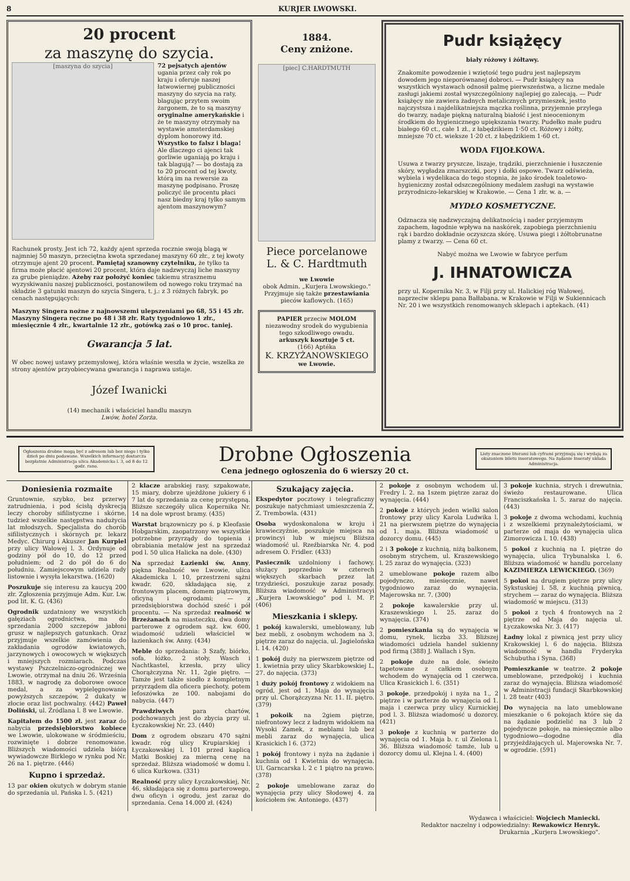8 KURJER LWOWSKI.
20 procent
za maszynę do szycia.
[maszyna do szycia]
72 pejsatych ajentów ugania przez cały rok po kraju i oferuje naszej łatwowiernej publiczności maszyny do szycia na raty, blagując przytem swoim żargonem, że to są maszyny oryginalne amerykańskie i że te maszyny otrzymały na wystawie amsterdamskiej dyplom honorowy itd. Wszystko to falsz i blaga! Ale dlaczego ci ajenci tak gorliwie uganiają po kraju i tak blagują? — bo dostają za to 20 procent od tej kwoty, którą im na rewersie za maszynę podpisano. Proszę policzyć ile procentu płaci nasz biedny kraj tylko samym ajentom maszynowym?
Rachunek prosty. Jest ich 72, każdy ajent sprzeda rocznie swoją blagą w najmniej 50 maszyn, przeciętna kwota sprzedanej maszyny 60 złr., z tej kwoty otrzymuje ajent 20 procent. Pamiętaj szanowny czytelniku, że tylko ta firma może płacić ajentowi 20 procent, która daje nadzwyczaj liche maszyny za grube pieniądze. Ażeby raz położyć koniec takiemu strasznemu wyzyskiwaniu naszej publiczności, postanowiłem od nowego roku trzymać na składzie 3 gatunki maszyn do szycia Singera, t. j.: z 3 różnych fabryk, po cenach następujących:
Maszyny Singera nożne z najnowszemi ulepszeniami po 68, 55 i 45 złr. Maszyny Singera ręczne po 48 i 38 złr. Raty tygodniowo 1 złr., miesięcznie 4 złr., kwartalnie 12 złr., gotówką zaś o 10 proc. taniej.
Gwarancja 5 lat.
W obec nowej ustawy przemysłowej, która właśnie weszła w życie, wszelka ze strony ajentów przyobiecywana gwarancja i naprawa ustaje.
Józef Iwanicki
(14) mechanik i właściciel handlu maszyn
Lwów, hotel Zorża.
1884.
Ceny zniżone.
[piec] C.HARDTMUTH
Piece porcelanowe
L. & C. Hardtmuth
we Lwowie
obok Admin. „Kurjera Lwowskiego."
Przyjmuje się także przestawiania pieców kaflowych. (165)
PAPIER przeciw MOLOM
niezawodny srodek do wygubienia tego szkodliwego owadu.
arkuszyk kosztuje 5 ct.
(166) Aptéka
K. KRZYŻANOWSKIEGO
we Lwowie.
Pudr książęcy
biały różowy i żółtawy.
Znakomite powodzenie i wziętość tego pudru jest najlepszym dowodem jego nieporównanej dobroci. — Pudr książęcy na wszystkich wystawach odnosił palmę pierwszeństwa, a liczne medale zasługi jakiemi został wyszczególniony najlepiej go zalecają. — Pudr książęcy nie zawiera żadnych metalicznych przymieszek, jestto najczystsza i najdelikatniejsza mączka roślinna, przyjemnie przylega do twarzy, nadaje piękną naturalną białość i jest nieocenionym środkiem do hygienicznego upiększania twarzy. Pudełko małe pudru białego 60 ct., całe 1 zł., z łabędzikiem 1·50 ct. Różowy i żółty, mniejsze 70 ct. wieksze 1·20 ct. z łabędzikiem 1·60 ct.
WODA FIJOŁKOWA.
Usuwa z twarzy pryszcze, liszaje, trądziki, pierzchnienie i łuszczenie skóry, wygładza zmarszczki, pory i dołki ospowe. Twarz odświeża, wybiela i wydelikaca do tego stopnia, że jako środek toaletowo-hygieniczny został odszczególniony medalem zasługi na wystawie przyrodniczo-lekarskiej w Krakowie. — Cena 1 złr. w. a. —
MYDŁO KOSMETYCZNE.
Odznacza się nadzwyczajną delikatnością i nader przyjemnym zapachem, łagodnie wpływa na naskórek, zapobiega pierzchnieniu rąk i bardzo dokładnie oczyszcza skórę. Usuwa piegi i żółtobrunatne plamy z twarzy. — Cena 60 ct.
Nabyć można we Lwowie w fabryce perfum
J. IHNATOWICZA
przy ul. Kopernika Nr. 3, w Filji przy ul. Halickiej róg Wałowej, naprzeciw sklepu pana Bałłabana. w Krakowie w Filji w Sukiennicach Nr. 20 i we wszystkich renomowanych sklepach i aptekach. (41)
Ogłoszenia drobne mogą być z adresem lub bez niego i tylko dzień po dniu podawane. Wszelkich informacyj dostarcza bezpłatnie Administracja ulica Akademicka l. 3, od 8 do 12 godz. rano.
Drobne Ogłoszenia
Cena jednego ogłoszenia do 6 wierszy 20 ct.
Listy znaczone literami lub cyframi przyjmują się i wydają za okazaniem biletu inseratowego. Na żądanie Inseraty układa Administracja.
Doniesienia rozmaite
Gruntownie, szybko, bez przerwy zatrudnienia, i pod ścisłą dyskrecją leczy choroby sifilistyczne i skórne, tudzież wszelkie następstwa nadużycia lat młodszych. Specjalista do chorób sifilistycznych i skórnych pr. lekarz Medyc. Chirurg i Akuszer Jan Kurpiel przy ulicy Wałowej l. 3. Ordynuje od godziny pół do 10, do 12 przed południem; od 2 do pół do 6 do południu. Zamiejscowym udziela rady listownie i wysyła lekarstwa. (1620)
Poszukuje się interesu za kaucyą 200 złr. Zgłoszenia przyjmuje Adm. Kur. Lw. pod lit. K. G. (436)
Ogrodnik uzdatniony we wszystkich gałęziach ogrodnictwa, ma do sprzedania 2000 szczepów jabłoni grusz w najlepszych gatunkach. Oraz przyjmuje wszelkie zamówienia do zakładania ogrodów kwiatowych, jarzynowych i owocowych w większych i mniejszych rozmiarach. Podczas wystawy Pszczelniczo-ogrodniczej we Lwowie, otrzymał na dniu 26. Września 1883, w nagrodę za doborowe owoce medal, a za wypielęgnowanie powyższych szczepów, 2 dukaty w złocie oraz list pochwalny. (442) Paweł Doliński, ul. Źródlana l. 8 we Lwowie.
Kapitałem do 1500 zł. jest zaraz do nabycia przedsiębiorstwo kobiece we Lwowie, ulokowane w śródmieściu, rozwinięte i dobrze renomowane. Bliższych wiadomości udziela biórą wywiadowcze Birklego w rynku pod Nr. 26 na 1. piętrze. (446)
Kupno i sprzedaż.
13 par okien okutych w dobrym stanie do sprzedania ul. Pańska l. 5. (421)
2 klacze arabskiej rasy, szpakowate, 15 miary, dobrze ujeżdżone jukiery 6 i 7 lat do sprzedania za cenę przystępną. Bliższe szczegóły ulica Kopernika Nr. 14 na dole wprost bramy. (435)
Warstat brązowniczy po ś. p Kleofasie Hobgarskim, zaopatrzony we wszystkie potrzebne przyrządy do topienia i obrabiania metalów jest na sprzedaż pod l. 50 ulica Halicka na dole. (430)
Na sprzedaż Łazienki św. Anny, piękna Realność we Lwowie, ulica Akademicka l. 10, przestrzeni sążni kwadr. 620, składająca się, z frontowym placem, domem piątrowym, oficyną i ogrodami; — z przedsiębiorstwa dochód sześć i pół procentu. — Na sprzedaż realność w Brzeżanach na miasteczku, dwa domy parterowe z ogrodem sąż. kw. 600, wiadomość udzieli właściciel w łazienkach św. Anny. (434)
Meble do sprzedania: 3 Szafy, biórko, sofa, łóżko, 2 stoły, Wasch i Nachtkastel, krzesła, przy ulicy Chorążczyzna Nr. 11, 2gie piętro. — Tamże jest także siodło z kompletnym przyrządem dla oficera piechoty, potem lefoszówka ze 100. nabojami do nabycia. (447)
Prawdziwych para chartów, podchowanych jest do zbycia przy ul. Łyczakowskiej Nr. 23. (440)
Dom z ogrodem obszaru 470 sążni kwadr. róg ulicy Krupiarskiej i Łyczakowskiej l. 101 przed kaplicą Matki Boskiej za mierną cenę na sprzedaż. Bliższa wiadomość w domu l. 6 ulica Kurkowa. (331)
Realność przy ulicy Łyczakowskiej, Nr. 46, składająca się z domu parterowego, dwu oficyn i ogrodu, jest zaraz do sprzedania. Cena 14.000 zł. (424)
Szukający zajęcia.
Ekspedytor pocztowy i telegraficzny poszukuje natychmiast umieszczenia Z. Z. Trembowla. (431)
Osoba wydoskonalona w kroju i krawieczyźnie, poszukuje miejsca na prowincyi lub w miejscu Bliższa wiadomość ul. Rzeźbiarska Nr. 4. pod adresem O. Fridler. (433)
Pasiecznik uzdolniony i fachowy, służący poprzednio w czterech większych skarbach przez lat trzydzieści, poszukuje zaraz posady. Bliższa wiadomość w Administracyi „Kurjera Lwowskiego" pod l. M. P. (406)
Mieszkania i sklepy.
1 pokój kawalerski, umeblowany, lub bez mebli, z osobnym wchodem na 3. piętrze zaraz do najęcia, ul. Jagielońska l. 14. (420)
1 pokój duży na pierwszem piętrze od 1. kwietnia przy ulicy Skarbkowskiej L. 27. do najęcia. (373)
1 duży pokój frontowy z widokiem na ogród, jest od 1. Maja do wynajęcia przy ul. Chorążczyzna Nr. 11. II. piętro. (379)
1 pokoik na 2giem piętrze, niefrontowy lecz z ładnym widokiem na Wysoki Zamek, z meblami lub bez mebli zaraz do wynajęcia, ulica Krasickich l 6. (372)
1 pokój frontowy i nyża na żądanie i kuchnia od 1 Kwietnia do wynajęcia. Ul. Garncarska l. 2 c 1 piątro na prawo. (378)
2 pokoje umeblowane zaraz do wynajęcia przy ulicy Słodowej 4. za kościołem św. Antoniego. (437)
2 pokoje z osobnym wchodem ul. Fredry l. 2. na 1szem piętrze zaraz do wynajęcia. (444)
2 pokoje z których jeden wielki salon frontowy przy ulicy Karola Ludwika l. 21 na pierwszem piętrze do wynajęcia od 1. maja. Bliższa wiadomość u dozorcy domu. (445)
2 i 3 pokoje z kuchnią, niżą balkonem, osobnym strychem, ul. Kraszewskiego l. 25 zaraz do wynajęcia. (323)
2 umeblowane pokoje razem albo pojedynczo, miesięcznie, nawet tygodniowo zaraz do wynajęcia. Majerowska nr. 7. (300)
2 pokoje kawalerskie przy ul. Kraszewskiego l. 25. zaraz do wynajęcia. (374)
2 pomieszkania są do wynajęcia w domu, rynek, liczba 33. Bliższej wiadomości udziela handel sukienny pod firmą (388) J. Wallach i Syn.
2 pokoje duże na dole, świeżo tapetowane z całkiem osobnym wchodem do wynajęcia od 1 czerwca. Ulica Krasickich l. 6. (351)
3 pokoje, przedpokój i nyża na 1., 2 piętrze i w parterze do wynajęcia od 1. maja i czerwca przy ulicy Kurnickiej pod l. 3. Bliższa wiadomość u dozorcy. (421)
3 pokoje z kuchnią w parterze do wynajęcia od 1. Maja b. r. ul Zielona l. 36. Bliższa wiadomość tamże, lub u dozorcy domu ul. Klejna l. 4. (400)
3 pokoje kuchnia, strych i drewutnia, świeżo restaurowane. Ulica Franciszkańska l. 5. zaraz do najęcia. (443)
3 pokoje z dwoma wchodami, kuchnią i z wszelkiemi przynależytościami, w parterze od maja do wynajęcia ulica Zimorowicza l. 10. (438)
5 pokoi z kuchnią na I. piętrze do wynajęcia, ulica Trybunalska l. 6. Bliższa wiadomość w handlu porcelany KAZIMIERZA LEWICKIEGO. (369)
5 pokoi na drugiem piętrze przy ulicy Sykstuskiej l. 58, z kuchnią piwnicą, strychem — zaraz do wynajęcia. Bliższa wiadomość w miejscu. (313)
5 pokoi z tych 4 frontowych na 2 piętrze od Maja do najęcia ul. Łyczakowska Nr. 3. (417)
Ładny lokal z piwnicą jest przy ulicy Krakowskiej l. 6 do najęcia. Bliższa wiadomość w handlu Fryderyka Schubutha i Syna. (368)
Pomieszkanie w teatrze. 2 pokoje umeblowane, przedpokój i kuchnia zaraz do wynajęcia. Bliższa wiadomość w Administracji fundacji Skarbkowskiej l. 28 teatr (403)
Do wynajęcia na lato umeblowane mieszkanie o 6 pokojach które się da na żądanie podzielić na 3 lub 2 pojedyncze pokoje, na miesięcznie albo tygodniowo—dogodne dla przyjeżdżających ul. Majerowska Nr. 7. w ogrodzie. (591)
Wydawca i właściciel: Wojciech Maniecki.
Redaktor naczelny i odpowiedzialny: Rewakowicz Henryk.
Drukarnia „Kurjera Lwowskiego".